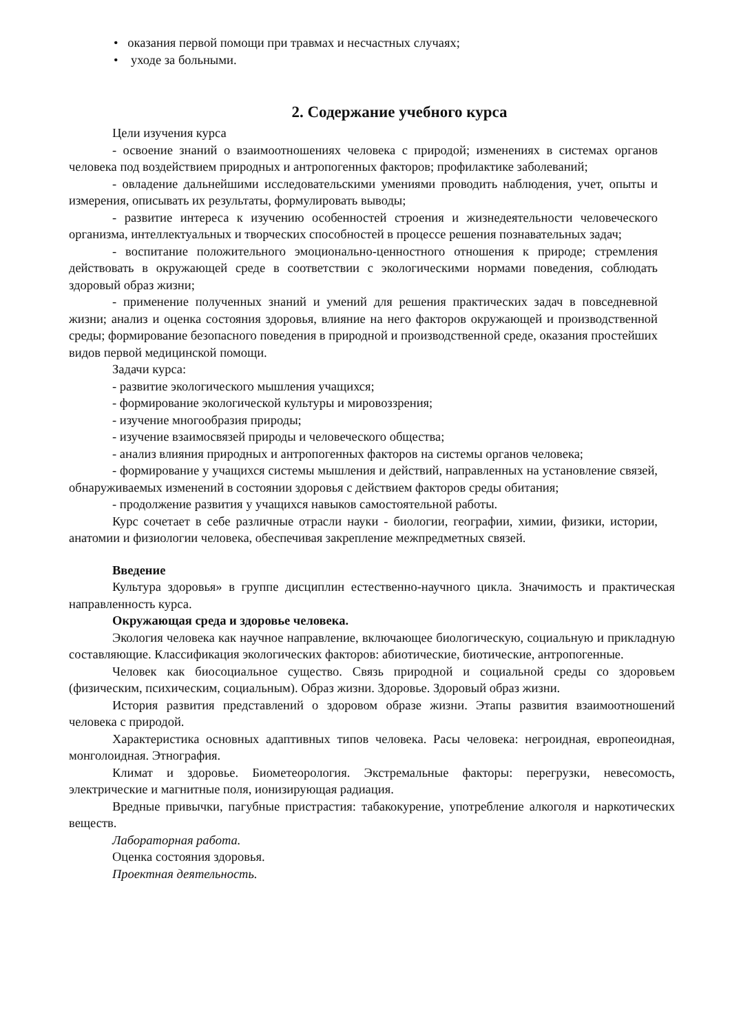• оказания первой помощи при травмах и несчастных случаях;
• уходе за больными.
2. Содержание учебного курса
Цели изучения курса
- освоение знаний о взаимоотношениях человека с природой; изменениях в системах органов человека под воздействием природных и антропогенных факторов; профилактике заболеваний;
- овладение дальнейшими исследовательскими умениями проводить наблюдения, учет, опыты и измерения, описывать их результаты, формулировать выводы;
- развитие интереса к изучению особенностей строения и жизнедеятельности человеческого организма, интеллектуальных и творческих способностей в процессе решения познавательных задач;
- воспитание положительного эмоционально-ценностного отношения к природе; стремления действовать в окружающей среде в соответствии с экологическими нормами поведения, соблюдать здоровый образ жизни;
- применение полученных знаний и умений для решения практических задач в повседневной жизни; анализ и оценка состояния здоровья, влияние на него факторов окружающей и производственной среды; формирование безопасного поведения в природной и производственной среде, оказания простейших видов первой медицинской помощи.
Задачи курса:
- развитие экологического мышления учащихся;
- формирование экологической культуры и мировоззрения;
- изучение многообразия природы;
- изучение взаимосвязей природы и человеческого общества;
- анализ влияния природных и антропогенных факторов на системы органов человека;
- формирование у учащихся системы мышления и действий, направленных на установление связей, обнаруживаемых изменений в состоянии здоровья с действием факторов среды обитания;
- продолжение развития у учащихся навыков самостоятельной работы.
Курс сочетает в себе различные отрасли науки - биологии, географии, химии, физики, истории, анатомии и физиологии человека, обеспечивая закрепление межпредметных связей.
Введение
Культура здоровья» в группе дисциплин естественно-научного цикла. Значимость и практическая направленность курса.
Окружающая среда и здоровье человека.
Экология человека как научное направление, включающее биологическую, социальную и прикладную составляющие. Классификация экологических факторов: абиотические, биотические, антропогенные.
Человек как биосоциальное существо. Связь природной и социальной среды со здоровьем (физическим, психическим, социальным). Образ жизни. Здоровье. Здоровый образ жизни.
История развития представлений о здоровом образе жизни. Этапы развития взаимоотношений человека с природой.
Характеристика основных адаптивных типов человека. Расы человека: негроидная, европеоидная, монголоидная. Этнография.
Климат и здоровье. Биометеорология. Экстремальные факторы: перегрузки, невесомость, электрические и магнитные поля, ионизирующая радиация.
Вредные привычки, пагубные пристрастия: табакокурение, употребление алкоголя и наркотических веществ.
Лабораторная работа.
Оценка состояния здоровья.
Проектная деятельность.